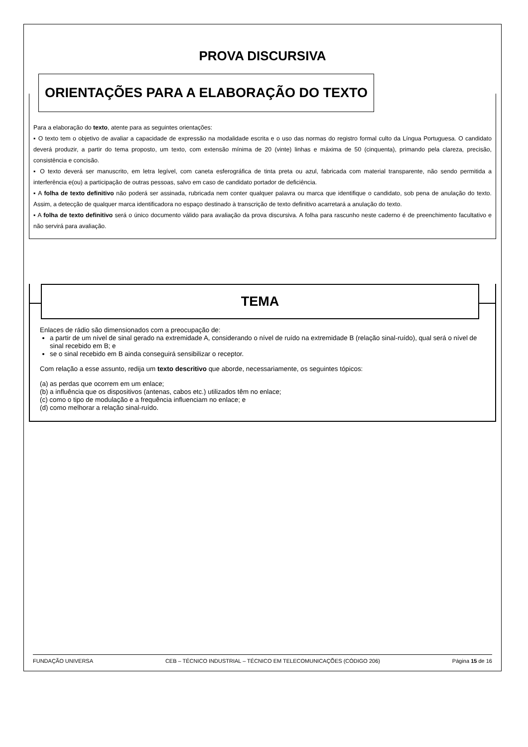PROVA DISCURSIVA
ORIENTAÇÕES PARA A ELABORAÇÃO DO TEXTO
Para a elaboração do texto, atente para as seguintes orientações:
▪ O texto tem o objetivo de avaliar a capacidade de expressão na modalidade escrita e o uso das normas do registro formal culto da Língua Portuguesa. O candidato deverá produzir, a partir do tema proposto, um texto, com extensão mínima de 20 (vinte) linhas e máxima de 50 (cinquenta), primando pela clareza, precisão, consistência e concisão.
▪ O texto deverá ser manuscrito, em letra legível, com caneta esferográfica de tinta preta ou azul, fabricada com material transparente, não sendo permitida a interferência e(ou) a participação de outras pessoas, salvo em caso de candidato portador de deficiência.
▪ A folha de texto definitivo não poderá ser assinada, rubricada nem conter qualquer palavra ou marca que identifique o candidato, sob pena de anulação do texto. Assim, a detecção de qualquer marca identificadora no espaço destinado à transcrição de texto definitivo acarretará a anulação do texto.
▪ A folha de texto definitivo será o único documento válido para avaliação da prova discursiva. A folha para rascunho neste caderno é de preenchimento facultativo e não servirá para avaliação.
TEMA
Enlaces de rádio são dimensionados com a preocupação de:
a partir de um nível de sinal gerado na extremidade A, considerando o nível de ruído na extremidade B (relação sinal-ruído), qual será o nível de sinal recebido em B; e
se o sinal recebido em B ainda conseguirá sensibilizar o receptor.
Com relação a esse assunto, redija um texto descritivo que aborde, necessariamente, os seguintes tópicos:
(a) as perdas que ocorrem em um enlace;
(b) a influência que os dispositivos (antenas, cabos etc.) utilizados têm no enlace;
(c) como o tipo de modulação e a frequência influenciam no enlace; e
(d) como melhorar a relação sinal-ruído.
FUNDAÇÃO UNIVERSA CEB – TÉCNICO INDUSTRIAL – TÉCNICO EM TELECOMUNICAÇÕES (CÓDIGO 206) Página 15 de 16